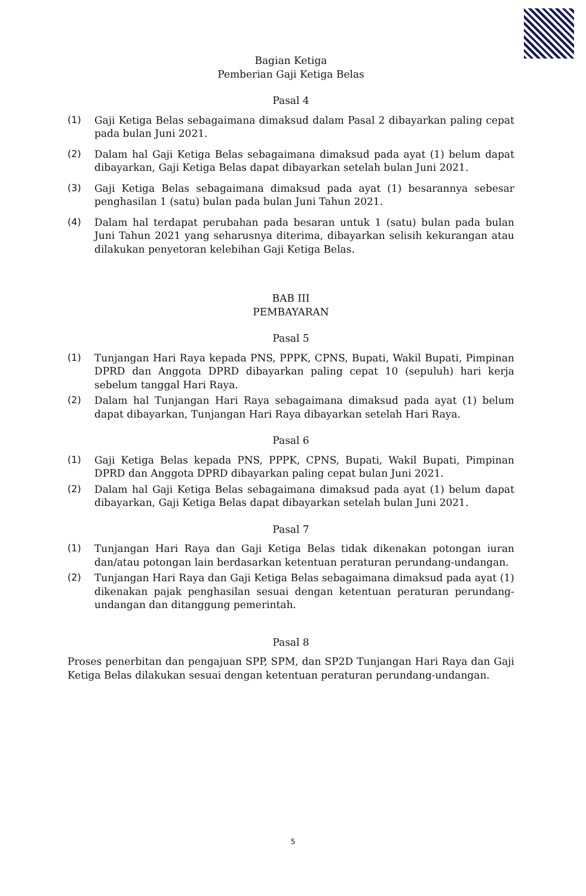Bagian Ketiga
Pemberian Gaji Ketiga Belas
Pasal 4
(1) Gaji Ketiga Belas sebagaimana dimaksud dalam Pasal 2 dibayarkan paling cepat pada bulan Juni 2021.
(2) Dalam hal Gaji Ketiga Belas sebagaimana dimaksud pada ayat (1) belum dapat dibayarkan, Gaji Ketiga Belas dapat dibayarkan setelah bulan Juni 2021.
(3) Gaji Ketiga Belas sebagaimana dimaksud pada ayat (1) besarannya sebesar penghasilan 1 (satu) bulan pada bulan Juni Tahun 2021.
(4) Dalam hal terdapat perubahan pada besaran untuk 1 (satu) bulan pada bulan Juni Tahun 2021 yang seharusnya diterima, dibayarkan selisih kekurangan atau dilakukan penyetoran kelebihan Gaji Ketiga Belas.
BAB III
PEMBAYARAN
Pasal 5
(1) Tunjangan Hari Raya kepada PNS, PPPK, CPNS, Bupati, Wakil Bupati, Pimpinan DPRD dan Anggota DPRD dibayarkan paling cepat 10 (sepuluh) hari kerja sebelum tanggal Hari Raya.
(2) Dalam hal Tunjangan Hari Raya sebagaimana dimaksud pada ayat (1) belum dapat dibayarkan, Tunjangan Hari Raya dibayarkan setelah Hari Raya.
Pasal 6
(1) Gaji Ketiga Belas kepada PNS, PPPK, CPNS, Bupati, Wakil Bupati, Pimpinan DPRD dan Anggota DPRD dibayarkan paling cepat bulan Juni 2021.
(2) Dalam hal Gaji Ketiga Belas sebagaimana dimaksud pada ayat (1) belum dapat dibayarkan, Gaji Ketiga Belas dapat dibayarkan setelah bulan Juni 2021.
Pasal 7
(1) Tunjangan Hari Raya dan Gaji Ketiga Belas tidak dikenakan potongan iuran dan/atau potongan lain berdasarkan ketentuan peraturan perundang-undangan.
(2) Tunjangan Hari Raya dan Gaji Ketiga Belas sebagaimana dimaksud pada ayat (1) dikenakan pajak penghasilan sesuai dengan ketentuan peraturan perundang-undangan dan ditanggung pemerintah.
Pasal 8
Proses penerbitan dan pengajuan SPP, SPM, dan SP2D Tunjangan Hari Raya dan Gaji Ketiga Belas dilakukan sesuai dengan ketentuan peraturan perundang-undangan.
5